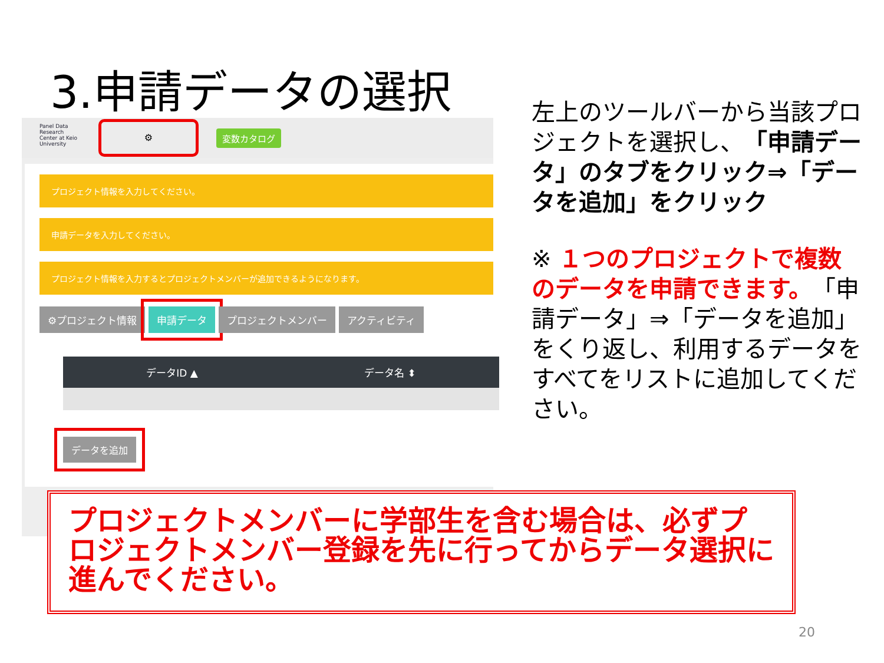3.申請データの選択
Panel Data Research Center at Keio University
⚙
変数カタログ
プロジェクト情報を入力してください。
申請データを入力してください。
プロジェクト情報を入力するとプロジェクトメンバーが追加できるようになります。
⚙プロジェクト情報 申請データ プロジェクトメンバー アクティビティ
| データID ▲ | データ名 ⬍ |
| --- | --- |
データを追加
左上のツールバーから当該プロジェクトを選択し、「申請データ」のタブをクリック⇒「データを追加」をクリック
※ １つのプロジェクトで複数のデータを申請できます。「申請データ」⇒「データを追加」をくり返し、利用するデータをすべてをリストに追加してください。
プロジェクトメンバーに学部生を含む場合は、必ずプロジェクトメンバー登録を先に行ってからデータ選択に進んでください。
20